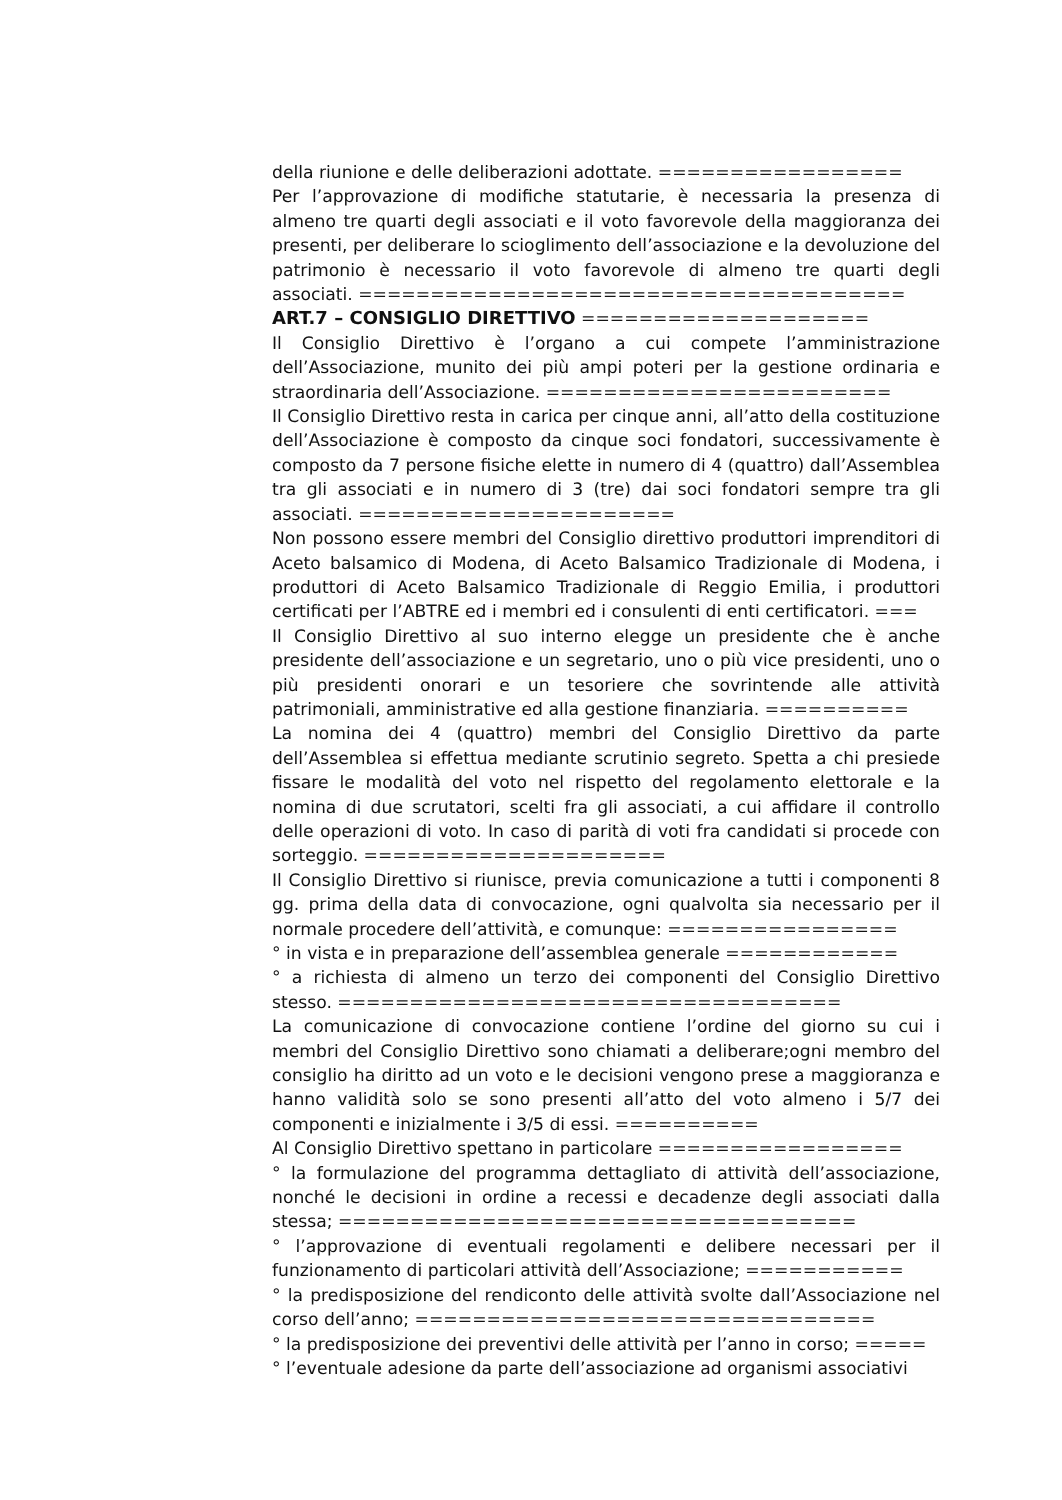della riunione e delle deliberazioni adottate. =================
Per l’approvazione di modifiche statutarie, è necessaria la presenza di almeno tre quarti degli associati e il voto favorevole della maggioranza dei presenti, per deliberare lo scioglimento dell’associazione e la devoluzione del patrimonio è necessario il voto favorevole di almeno tre quarti degli associati. ======================================
ART.7 – CONSIGLIO DIRETTIVO ====================
Il Consiglio Direttivo è l’organo a cui compete l’amministrazione dell’Associazione, munito dei più ampi poteri per la gestione ordinaria e straordinaria dell’Associazione. ========================
Il Consiglio Direttivo resta in carica per cinque anni, all’atto della costituzione dell’Associazione è composto da cinque soci fondatori, successivamente è composto da 7 persone fisiche elette in numero di 4 (quattro) dall’Assemblea tra gli associati e in numero di 3 (tre) dai soci fondatori sempre tra gli associati. ======================
Non possono essere membri del Consiglio direttivo produttori imprenditori di Aceto balsamico di Modena, di Aceto Balsamico Tradizionale di Modena, i produttori di Aceto Balsamico Tradizionale di Reggio Emilia, i produttori certificati per l’ABTRE ed i membri ed i consulenti di enti certificatori. ===
Il Consiglio Direttivo al suo interno elegge un presidente che è anche presidente dell’associazione e un segretario, uno o più vice presidenti, uno o più presidenti onorari e un tesoriere che sovrintende alle attività patrimoniali, amministrative ed alla gestione finanziaria. ==========
La nomina dei 4 (quattro) membri del Consiglio Direttivo da parte dell’Assemblea si effettua mediante scrutinio segreto. Spetta a chi presiede fissare le modalità del voto nel rispetto del regolamento elettorale e la nomina di due scrutatori, scelti fra gli associati, a cui affidare il controllo delle operazioni di voto. In caso di parità di voti fra candidati si procede con sorteggio. =====================
Il Consiglio Direttivo si riunisce, previa comunicazione a tutti i componenti 8 gg. prima della data di convocazione, ogni qualvolta sia necessario per il normale procedere dell’attività, e comunque: ================
° in vista e in preparazione dell’assemblea generale ============
° a richiesta di almeno un terzo dei componenti del Consiglio Direttivo stesso. ===================================
La comunicazione di convocazione contiene l’ordine del giorno su cui i membri del Consiglio Direttivo sono chiamati a deliberare;ogni membro del consiglio ha diritto ad un voto e le decisioni vengono prese a maggioranza e hanno validità solo se sono presenti all’atto del voto almeno i 5/7 dei componenti e inizialmente i 3/5 di essi. ==========
Al Consiglio Direttivo spettano in particolare =================
° la formulazione del programma dettagliato di attività dell’associazione, nonché le decisioni in ordine a recessi e decadenze degli associati dalla stessa; ====================================
° l’approvazione di eventuali regolamenti e delibere necessari per il funzionamento di particolari attività dell’Associazione; ===========
° la predisposizione del rendiconto delle attività svolte dall’Associazione nel corso dell’anno; ================================
° la predisposizione dei preventivi delle attività per l’anno in corso; =====
° l’eventuale adesione da parte dell’associazione ad organismi associativi